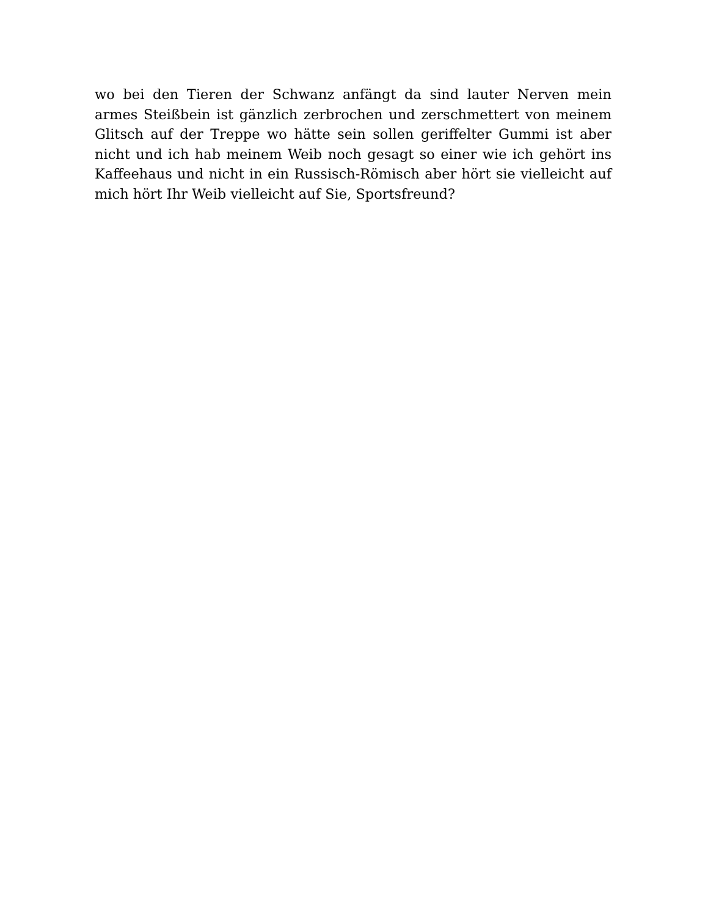wo bei den Tieren der Schwanz anfängt da sind lauter Nerven mein armes Steißbein ist gänzlich zerbrochen und zerschmettert von meinem Glitsch auf der Treppe wo hätte sein sollen geriffelter Gummi ist aber nicht und ich hab meinem Weib noch gesagt so einer wie ich gehört ins Kaffeehaus und nicht in ein Russisch-Römisch aber hört sie vielleicht auf mich hört Ihr Weib vielleicht auf Sie, Sportsfreund?